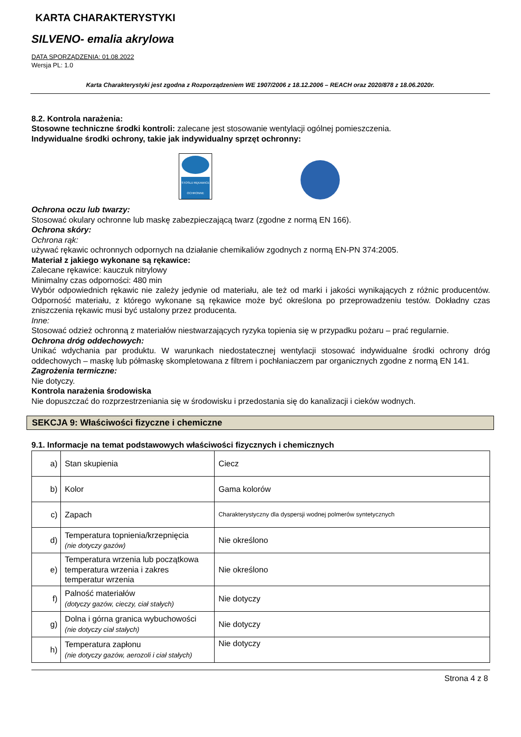KARTA CHARAKTERYSTYKI
SILVENO- emalia akrylowa
DATA SPORZĄDZENIA: 01.08.2022
Wersja PL: 1.0
Karta Charakterystyki jest zgodna z Rozporządzeniem WE 1907/2006 z 18.12.2006 – REACH oraz 2020/878 z 18.06.2020r.
8.2. Kontrola narażenia:
Stosowne techniczne środki kontroli: zalecane jest stosowanie wentylacji ogólnej pomieszczenia.
Indywidualne środki ochrony, takie jak indywidualny sprzęt ochronny:
STOSUJ RĘKAWICE OCHRONNE
Ochrona oczu lub twarzy:
Stosować okulary ochronne lub maskę zabezpieczającą twarz (zgodne z normą EN 166).
Ochrona skóry:
Ochrona rąk:
używać rękawic ochronnych odpornych na działanie chemikaliów zgodnych z normą EN-PN 374:2005.
Materiał z jakiego wykonane są rękawice:
Zalecane rękawice: kauczuk nitrylowy
Minimalny czas odporności: 480 min
Wybór odpowiednich rękawic nie zależy jedynie od materiału, ale też od marki i jakości wynikających z różnic producentów. Odporność materiału, z którego wykonane są rękawice może być określona po przeprowadzeniu testów. Dokładny czas zniszczenia rękawic musi być ustalony przez producenta.
Inne:
Stosować odzież ochronną z materiałów niestwarzających ryzyka topienia się w przypadku pożaru – prać regularnie.
Ochrona dróg oddechowych:
Unikać wdychania par produktu. W warunkach niedostatecznej wentylacji stosować indywidualne środki ochrony dróg oddechowych – maskę lub półmaskę skompletowana z filtrem i pochłaniaczem par organicznych zgodne z normą EN 141.
Zagrożenia termiczne:
Nie dotyczy.
Kontrola narażenia środowiska
Nie dopuszczać do rozprzestrzeniania się w środowisku i przedostania się do kanalizacji i cieków wodnych.
SEKCJA 9: Właściwości fizyczne i chemiczne
9.1. Informacje na temat podstawowych właściwości fizycznych i chemicznych
| a) | Stan skupienia | Ciecz |
| b) | Kolor | Gama kolorów |
| c) | Zapach | Charakterystyczny dla dyspersji wodnej polmerów syntetycznych |
| d) | Temperatura topnienia/krzepnięcia (nie dotyczy gazów) | Nie określono |
| e) | Temperatura wrzenia lub początkowa temperatura wrzenia i zakres temperatur wrzenia | Nie określono |
| f) | Palność materiałów (dotyczy gazów, cieczy, ciał stałych) | Nie dotyczy |
| g) | Dolna i górna granica wybuchowości (nie dotyczy ciał stałych) | Nie dotyczy |
| h) | Temperatura zapłonu (nie dotyczy gazów, aerozoli i ciał stałych) | Nie dotyczy |
Strona 4 z 8